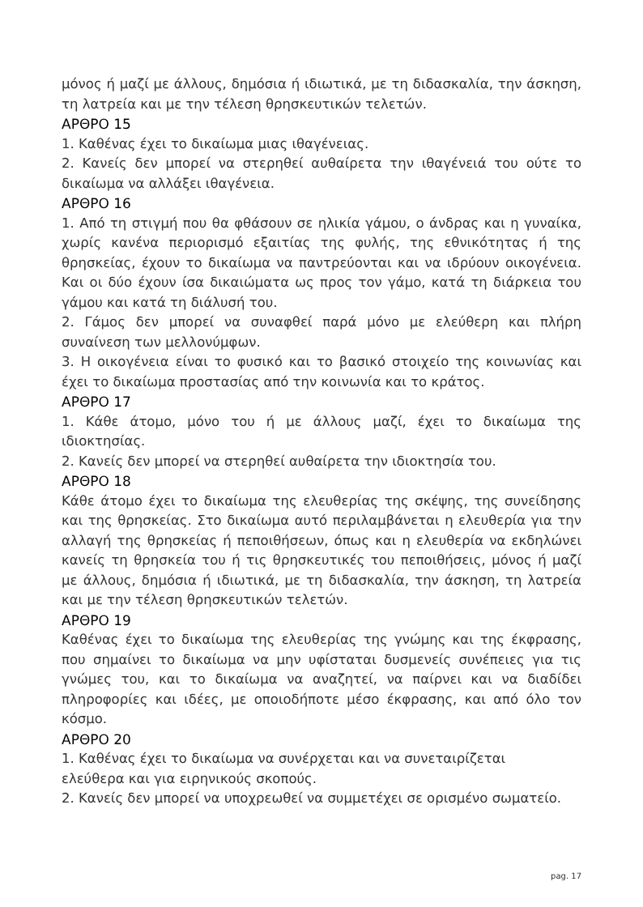μόνος ή μαζί με άλλους, δημόσια ή ιδιωτικά, με τη διδασκαλία, την άσκηση, τη λατρεία και με την τέλεση θρησκευτικών τελετών.
ΑΡΘΡΟ 15
1. Καθένας έχει το δικαίωμα μιας ιθαγένειας.
2. Κανείς δεν μπορεί να στερηθεί αυθαίρετα την ιθαγένειά του ούτε το δικαίωμα να αλλάξει ιθαγένεια.
ΑΡΘΡΟ 16
1. Από τη στιγμή που θα φθάσουν σε ηλικία γάμου, ο άνδρας και η γυναίκα, χωρίς κανένα περιορισμό εξαιτίας της φυλής, της εθνικότητας ή της θρησκείας, έχουν το δικαίωμα να παντρεύονται και να ιδρύουν οικογένεια. Και οι δύο έχουν ίσα δικαιώματα ως προς τον γάμο, κατά τη διάρκεια του γάμου και κατά τη διάλυσή του.
2. Γάμος δεν μπορεί να συναφθεί παρά μόνο με ελεύθερη και πλήρη συναίνεση των μελλονύμφων.
3. Η οικογένεια είναι το φυσικό και το βασικό στοιχείο της κοινωνίας και έχει το δικαίωμα προστασίας από την κοινωνία και το κράτος.
ΑΡΘΡΟ 17
1. Κάθε άτομο, μόνο του ή με άλλους μαζί, έχει το δικαίωμα της ιδιοκτησίας.
2. Κανείς δεν μπορεί να στερηθεί αυθαίρετα την ιδιοκτησία του.
ΑΡΘΡΟ 18
Κάθε άτομο έχει το δικαίωμα της ελευθερίας της σκέψης, της συνείδησης και της θρησκείας. Στο δικαίωμα αυτό περιλαμβάνεται η ελευθερία για την αλλαγή της θρησκείας ή πεποιθήσεων, όπως και η ελευθερία να εκδηλώνει κανείς τη θρησκεία του ή τις θρησκευτικές του πεποιθήσεις, μόνος ή μαζί με άλλους, δημόσια ή ιδιωτικά, με τη διδασκαλία, την άσκηση, τη λατρεία και με την τέλεση θρησκευτικών τελετών.
ΑΡΘΡΟ 19
Καθένας έχει το δικαίωμα της ελευθερίας της γνώμης και της έκφρασης, που σημαίνει το δικαίωμα να μην υφίσταται δυσμενείς συνέπειες για τις γνώμες του, και το δικαίωμα να αναζητεί, να παίρνει και να διαδίδει πληροφορίες και ιδέες, με οποιοδήποτε μέσο έκφρασης, και από όλο τον κόσμο.
ΑΡΘΡΟ 20
1. Καθένας έχει το δικαίωμα να συνέρχεται και να συνεταιρίζεται
ελεύθερα και για ειρηνικούς σκοπούς.
2. Κανείς δεν μπορεί να υποχρεωθεί να συμμετέχει σε ορισμένο σωματείο.
pag. 17